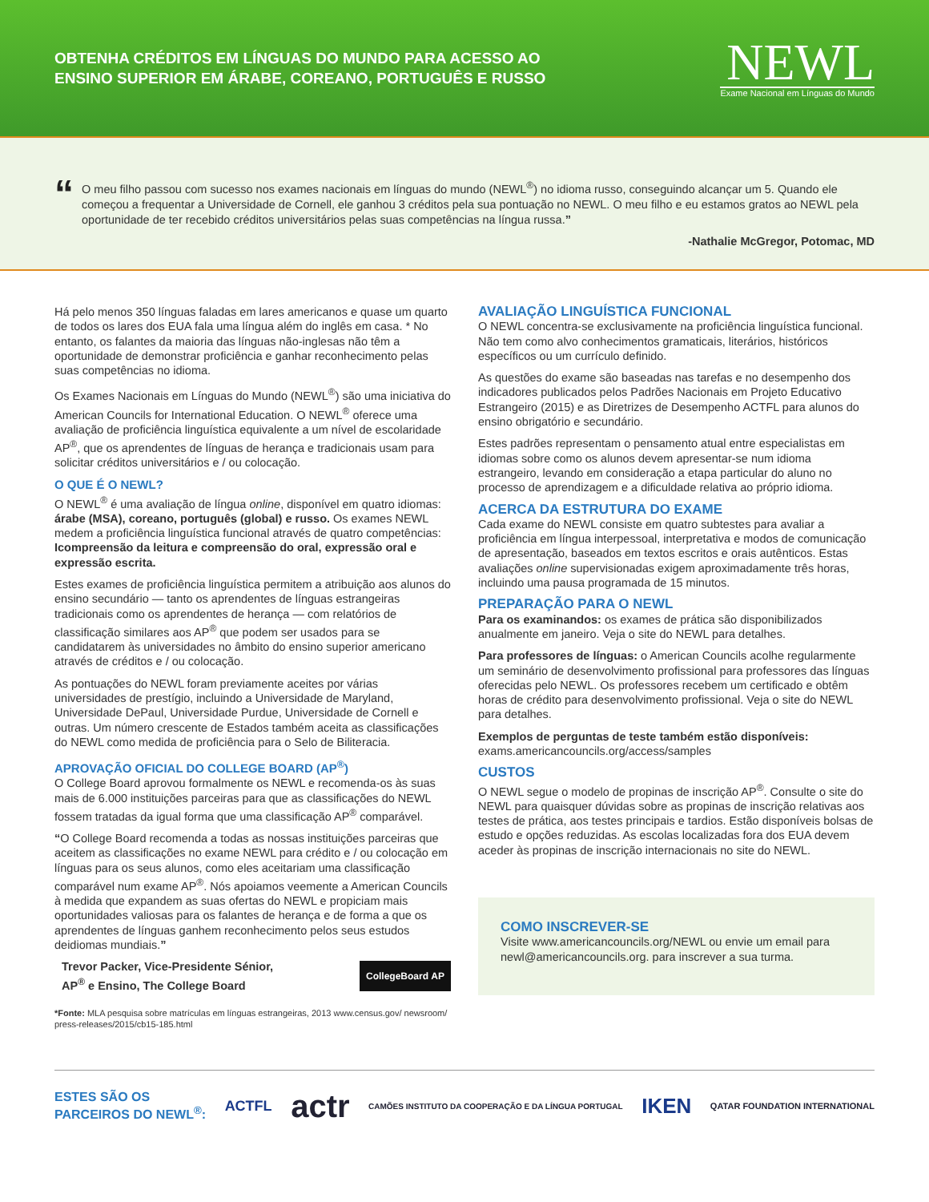OBTENHA CRÉDITOS EM LÍNGUAS DO MUNDO PARA ACESSO AO
ENSINO SUPERIOR EM ÁRABE, COREANO, PORTUGUÊS E RUSSO
NEWL
Exame Nacional em Línguas do Mundo
“
O meu filho passou com sucesso nos exames nacionais em línguas do mundo (NEWL<sup>®</sup>) no idioma russo, conseguindo alcançar um 5. Quando ele começou a frequentar a Universidade de Cornell, ele ganhou 3 créditos pela sua pontuação no NEWL. O meu filho e eu estamos gratos ao NEWL pela oportunidade de ter recebido créditos universitários pelas suas competências na língua russa.”
-Nathalie McGregor, Potomac, MD
Há pelo menos 350 línguas faladas em lares americanos e quase um quarto de todos os lares dos EUA fala uma língua além do inglês em casa. * No entanto, os falantes da maioria das línguas não-inglesas não têm a oportunidade de demonstrar proficiência e ganhar reconhecimento pelas suas competências no idioma.
Os Exames Nacionais em Línguas do Mundo (NEWL<sup>®</sup>) são uma iniciativa do American Councils for International Education. O NEWL<sup>®</sup> oferece uma avaliação de proficiência linguística equivalente a um nível de escolaridade AP<sup>®</sup>, que os aprendentes de línguas de herança e tradicionais usam para solicitar créditos universitários e / ou colocação.
O QUE É O NEWL?
O NEWL<sup>®</sup> é uma avaliação de língua online, disponível em quatro idiomas: árabe (MSA), coreano, português (global) e russo. Os exames NEWL medem a proficiência linguística funcional através de quatro competências: Icompreensão da leitura e compreensão do oral, expressão oral e expressão escrita.
Estes exames de proficiência linguística permitem a atribuição aos alunos do ensino secundário — tanto os aprendentes de línguas estrangeiras tradicionais como os aprendentes de herança — com relatórios de classificação similares aos AP<sup>®</sup> que podem ser usados para se candidatarem às universidades no âmbito do ensino superior americano através de créditos e / ou colocação.
As pontuações do NEWL foram previamente aceites por várias universidades de prestígio, incluindo a Universidade de Maryland, Universidade DePaul, Universidade Purdue, Universidade de Cornell e outras. Um número crescente de Estados também aceita as classificações do NEWL como medida de proficiência para o Selo de Biliteracia.
APROVAÇÃO OFICIAL DO COLLEGE BOARD (AP<sup>®</sup>)
O College Board aprovou formalmente os NEWL e recomenda-os às suas mais de 6.000 instituições parceiras para que as classificações do NEWL fossem tratadas da igual forma que uma classificação AP<sup>®</sup> comparável.
“O College Board recomenda a todas as nossas instituições parceiras que aceitem as classificações no exame NEWL para crédito e / ou colocação em línguas para os seus alunos, como eles aceitariam uma classificação comparável num exame AP<sup>®</sup>. Nós apoiamos veemente a American Councils à medida que expandem as suas ofertas do NEWL e propiciam mais oportunidades valiosas para os falantes de herança e de forma a que os aprendentes de línguas ganhem reconhecimento pelos seus estudos deidiomas mundiais.”
Trevor Packer, Vice-Presidente Sénior,
AP<sup>®</sup> e Ensino, The College Board
CollegeBoard AP
*Fonte: MLA pesquisa sobre matrículas em línguas estrangeiras, 2013 www.census.gov/ newsroom/ press-releases/2015/cb15-185.html
AVALIAÇÃO LINGUÍSTICA FUNCIONAL
O NEWL concentra-se exclusivamente na proficiência linguística funcional. Não tem como alvo conhecimentos gramaticais, literários, históricos específicos ou um currículo definido.
As questões do exame são baseadas nas tarefas e no desempenho dos indicadores publicados pelos Padrões Nacionais em Projeto Educativo Estrangeiro (2015) e as Diretrizes de Desempenho ACTFL para alunos do ensino obrigatório e secundário.
Estes padrões representam o pensamento atual entre especialistas em idiomas sobre como os alunos devem apresentar-se num idioma estrangeiro, levando em consideração a etapa particular do aluno no processo de aprendizagem e a dificuldade relativa ao próprio idioma.
ACERCA DA ESTRUTURA DO EXAME
Cada exame do NEWL consiste em quatro subtestes para avaliar a proficiência em língua interpessoal, interpretativa e modos de comunicação de apresentação, baseados em textos escritos e orais autênticos. Estas avaliações online supervisionadas exigem aproximadamente três horas, incluindo uma pausa programada de 15 minutos.
PREPARAÇÃO PARA O NEWL
Para os examinandos: os exames de prática são disponibilizados anualmente em janeiro. Veja o site do NEWL para detalhes.
Para professores de línguas: o American Councils acolhe regularmente um seminário de desenvolvimento profissional para professores das línguas oferecidas pelo NEWL. Os professores recebem um certificado e obtêm horas de crédito para desenvolvimento profissional. Veja o site do NEWL para detalhes.
Exemplos de perguntas de teste também estão disponíveis: exams.americancouncils.org/access/samples
CUSTOS
O NEWL segue o modelo de propinas de inscrição AP<sup>®</sup>. Consulte o site do NEWL para quaisquer dúvidas sobre as propinas de inscrição relativas aos testes de prática, aos testes principais e tardios. Estão disponíveis bolsas de estudo e opções reduzidas. As escolas localizadas fora dos EUA devem aceder às propinas de inscrição internacionais no site do NEWL.
COMO INSCREVER-SE
Visite www.americancouncils.org/NEWL ou envie um email para newl@americancouncils.org. para inscrever a sua turma.
ESTES SÃO OS
PARCEIROS DO NEWL<sup>®</sup>: ACTFL actr CAMÕES INSTITUTO DA COOPERAÇÃO E DA LÍNGUA PORTUGAL IKEN QATAR FOUNDATION INTERNATIONAL